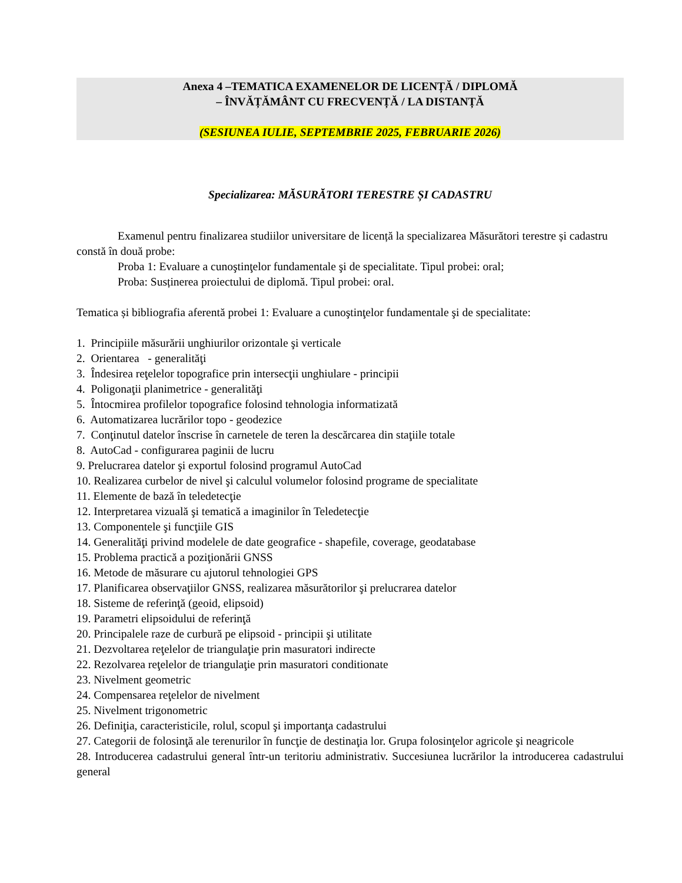Anexa 4 –TEMATICA EXAMENELOR DE LICENȚĂ / DIPLOMĂ
– ÎNVĂȚĂMÂNT CU FRECVENȚĂ / LA DISTANȚĂ
(SESIUNEA IULIE, SEPTEMBRIE 2025, FEBRUARIE 2026)
Specializarea: MĂSURĂTORI TERESTRE ȘI CADASTRU
Examenul pentru finalizarea studiilor universitare de licență la specializarea Măsurători terestre și cadastru constă în două probe:
Proba 1: Evaluare a cunoştinţelor fundamentale şi de specialitate. Tipul probei: oral;
Proba: Susținerea proiectului de diplomă. Tipul probei: oral.
Tematica și bibliografia aferentă probei 1: Evaluare a cunoştinţelor fundamentale şi de specialitate:
1. Principiile măsurării unghiurilor orizontale şi verticale
2. Orientarea - generalităţi
3. Îndesirea reţelelor topografice prin intersecţii unghiulare - principii
4. Poligonaţii planimetrice - generalităţi
5. Întocmirea profilelor topografice folosind tehnologia informatizată
6. Automatizarea lucrărilor topo - geodezice
7. Conţinutul datelor înscrise în carnetele de teren la descărcarea din staţiile totale
8. AutoCad - configurarea paginii de lucru
9. Prelucrarea datelor şi exportul folosind programul AutoCad
10. Realizarea curbelor de nivel şi calculul volumelor folosind programe de specialitate
11. Elemente de bază în teledetecţie
12. Interpretarea vizuală şi tematică a imaginilor în Teledetecţie
13. Componentele şi funcţiile GIS
14. Generalităţi privind modelele de date geografice - shapefile, coverage, geodatabase
15. Problema practică a poziţionării GNSS
16. Metode de măsurare cu ajutorul tehnologiei GPS
17. Planificarea observaţiilor GNSS, realizarea măsurătorilor şi prelucrarea datelor
18. Sisteme de referinţă (geoid, elipsoid)
19. Parametri elipsoidului de referinţă
20. Principalele raze de curbură pe elipsoid - principii şi utilitate
21. Dezvoltarea reţelelor de triangulaţie prin masuratori indirecte
22. Rezolvarea reţelelor de triangulaţie prin masuratori conditionate
23. Nivelment geometric
24. Compensarea reţelelor de nivelment
25. Nivelment trigonometric
26. Definiţia, caracteristicile, rolul, scopul şi importanţa cadastrului
27. Categorii de folosinţă ale terenurilor în funcţie de destinaţia lor. Grupa folosinţelor agricole şi neagricole
28. Introducerea cadastrului general într-un teritoriu administrativ. Succesiunea lucrărilor la introducerea cadastrului general